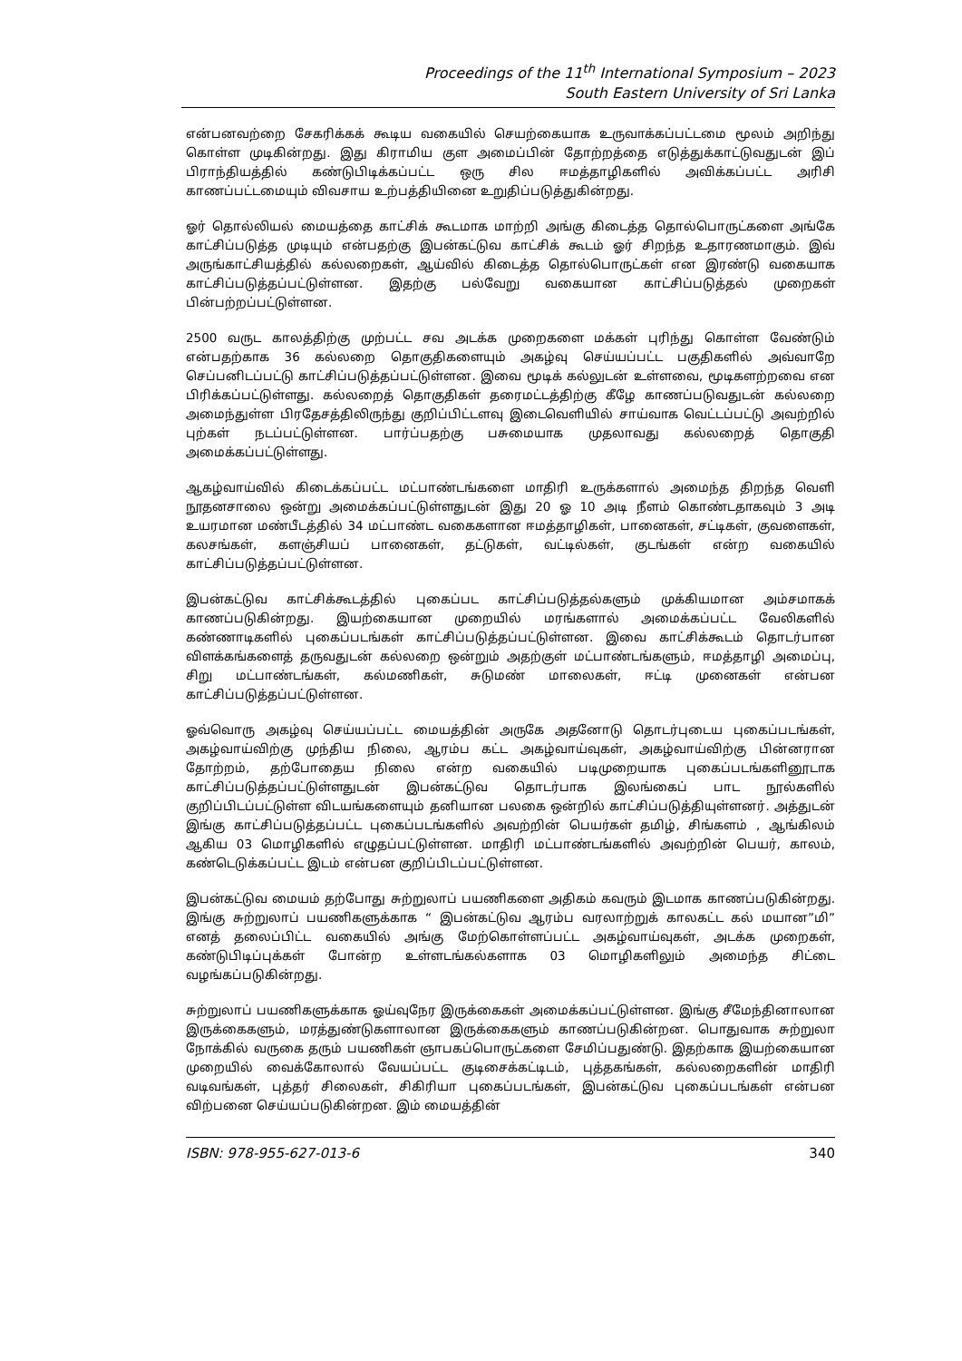Proceedings of the 11<sup>th</sup> International Symposium – 2023
South Eastern University of Sri Lanka
என்பனவற்றை சேகரிக்கக் கூடிய வகையில் செயற்கையாக உருவாக்கப்பட்டமை மூலம் அறிந்து கொள்ள முடிகின்றது. இது கிராமிய குள அமைப்பின் தோற்றத்தை எடுத்துக்காட்டுவதுடன் இப் பிராந்தியத்தில் கண்டுபிடிக்கப்பட்ட ஒரு சில ஈமத்தாழிகளில் அவிக்கப்பட்ட அரிசி காணப்பட்டமையும் விவசாய உற்பத்தியினை உறுதிப்படுத்துகின்றது.
ஓர் தொல்லியல் மையத்தை காட்சிக் கூடமாக மாற்றி அங்கு கிடைத்த தொல்பொருட்களை அங்கே காட்சிப்படுத்த முடியும் என்பதற்கு இபன்கட்டுவ காட்சிக் கூடம் ஓர் சிறந்த உதாரணமாகும். இவ் அருங்காட்சியத்தில் கல்லறைகள், ஆய்வில் கிடைத்த தொல்பொருட்கள் என இரண்டு வகையாக காட்சிப்படுத்தப்பட்டுள்ளன. இதற்கு பல்வேறு வகையான காட்சிப்படுத்தல் முறைகள் பின்பற்றப்பட்டுள்ளன.
2500 வருட காலத்திற்கு முற்பட்ட சவ அடக்க முறைகளை மக்கள் புரிந்து கொள்ள வேண்டும் என்பதற்காக 36 கல்லறை தொகுதிகளையும் அகழ்வு செய்யப்பட்ட பகுதிகளில் அவ்வாறே செப்பனிடப்பட்டு காட்சிப்படுத்தப்பட்டுள்ளன. இவை மூடிக் கல்லுடன் உள்ளவை, மூடிகளற்றவை என பிரிக்கப்பட்டுள்ளது. கல்லறைத் தொகுதிகள் தரைமட்டத்திற்கு கீழே காணப்படுவதுடன் கல்லறை அமைந்துள்ள பிரதேசத்திலிருந்து குறிப்பிட்டளவு இடைவெளியில் சாய்வாக வெட்டப்பட்டு அவற்றில் புற்கள் நடப்பட்டுள்ளன. பார்ப்பதற்கு பசுமையாக முதலாவது கல்லறைத் தொகுதி அமைக்கப்பட்டுள்ளது.
ஆகழ்வாய்வில் கிடைக்கப்பட்ட மட்பாண்டங்களை மாதிரி உருக்களால் அமைந்த திறந்த வெளி நூதனசாலை ஒன்று அமைக்கப்பட்டுள்ளதுடன் இது 20 ஓ 10 அடி நீளம் கொண்டதாகவும் 3 அடி உயரமான மண்பீடத்தில் 34 மட்பாண்ட வகைகளான ஈமத்தாழிகள், பானைகள், சட்டிகள், குவளைகள், கலசங்கள், களஞ்சியப் பானைகள், தட்டுகள், வட்டில்கள், குடங்கள் என்ற வகையில் காட்சிப்படுத்தப்பட்டுள்ளன.
இபன்கட்டுவ காட்சிக்கூடத்தில் புகைப்பட காட்சிப்படுத்தல்களும் முக்கியமான அம்சமாகக் காணப்படுகின்றது. இயற்கையான முறையில் மரங்களால் அமைக்கப்பட்ட வேலிகளில் கண்ணாடிகளில் புகைப்படங்கள் காட்சிப்படுத்தப்பட்டுள்ளன. இவை காட்சிக்கூடம் தொடர்பான விளக்கங்களைத் தருவதுடன் கல்லறை ஒன்றும் அதற்குள் மட்பாண்டங்களும், ஈமத்தாழி அமைப்பு, சிறு மட்பாண்டங்கள், கல்மணிகள், சுடுமண் மாலைகள், ஈட்டி முனைகள் என்பன காட்சிப்படுத்தப்பட்டுள்ளன.
ஓவ்வொரு அகழ்வு செய்யப்பட்ட மையத்தின் அருகே அதனோடு தொடர்புடைய புகைப்படங்கள், அகழ்வாய்விற்கு முந்திய நிலை, ஆரம்ப கட்ட அகழ்வாய்வுகள், அகழ்வாய்விற்கு பின்னரான தோற்றம், தற்போதைய நிலை என்ற வகையில் படிமுறையாக புகைப்படங்களினூடாக காட்சிப்படுத்தப்பட்டுள்ளதுடன் இபன்கட்டுவ தொடர்பாக இலங்கைப் பாட நூல்களில் குறிப்பிடப்பட்டுள்ள விடயங்களையும் தனியான பலகை ஒன்றில் காட்சிப்படுத்தியுள்ளனர். அத்துடன் இங்கு காட்சிப்படுத்தப்பட்ட புகைப்படங்களில் அவற்றின் பெயர்கள் தமிழ், சிங்களம் , ஆங்கிலம் ஆகிய 03 மொழிகளில் எழுதப்பட்டுள்ளன. மாதிரி மட்பாண்டங்களில் அவற்றின் பெயர், காலம், கண்டெடுக்கப்பட்ட இடம் என்பன குறிப்பிடப்பட்டுள்ளன.
இபன்கட்டுவ மையம் தற்போது சுற்றுலாப் பயணிகளை அதிகம் கவரும் இடமாக காணப்படுகின்றது. இங்கு சுற்றுலாப் பயணிகளுக்காக “ இபன்கட்டுவ ஆரம்ப வரலாற்றுக் காலகட்ட கல் மயான”மி” எனத் தலைப்பிட்ட வகையில் அங்கு மேற்கொள்ளப்பட்ட அகழ்வாய்வுகள், அடக்க முறைகள், கண்டுபிடிப்புக்கள் போன்ற உள்ளடங்கல்களாக 03 மொழிகளிலும் அமைந்த சிட்டை வழங்கப்படுகின்றது.
சுற்றுலாப் பயணிகளுக்காக ஓய்வுநேர இருக்கைகள் அமைக்கப்பட்டுள்ளன. இங்கு சீமேந்தினாலான இருக்கைகளும், மரத்துண்டுகளாலான இருக்கைகளும் காணப்படுகின்றன. பொதுவாக சுற்றுலா நோக்கில் வருகை தரும் பயணிகள் ஞாபகப்பொருட்களை சேமிப்பதுண்டு. இதற்காக இயற்கையான முறையில் வைக்கோலால் வேயப்பட்ட குடிசைக்கட்டிடம், புத்தகங்கள், கல்லறைகளின் மாதிரி வடிவங்கள், புத்தர் சிலைகள், சிகிரியா புகைப்படங்கள், இபன்கட்டுவ புகைப்படங்கள் என்பன விற்பனை செய்யப்படுகின்றன. இம் மையத்தின்
ISBN: 978-955-627-013-6 340